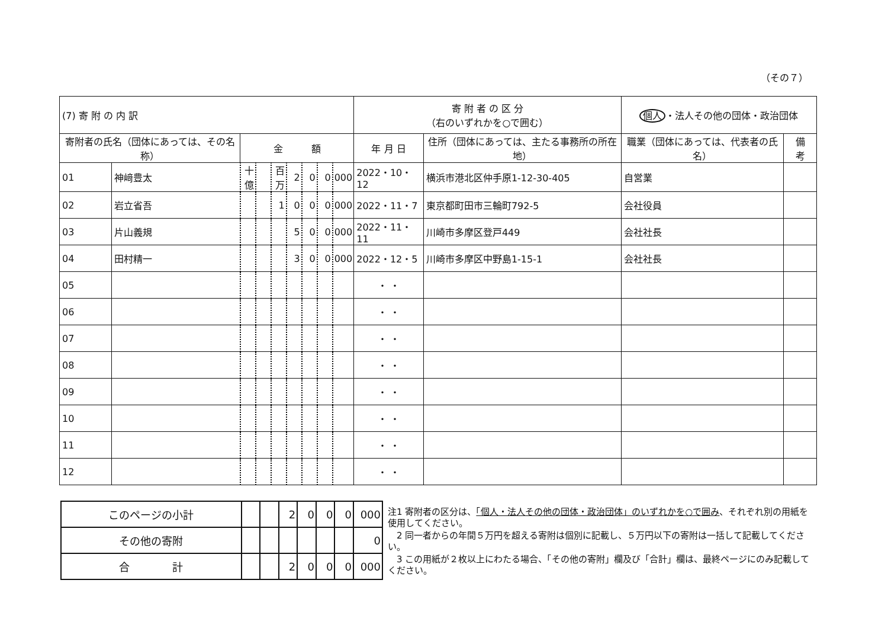（その７）
| (7) 寄 附 の 内 訳 | | | | | | | | | 寄 附 者 の 区 分 （右のいずれかを○で囲む） | | 個人 ・法人その他の団体・政治団体 | |
| 寄附者の氏名（団体にあっては、その名称） | | 金 額 | | | | | | | 年 月 日 | 住所（団体にあっては、主たる事務所の所在地） | 職業（団体にあっては、代表者の氏名） | 備 考 |
| 01 | 神﨑豊太 | 十億 | | 百万 | 2 | 0 | 0 | 000 | 2022・10・12 | 横浜市港北区仲手原1-12-30-405 | 自営業 | |
| 02 | 岩立省吾 | | | 1 | 0 | 0 | 0 | 000 | 2022・11・7 | 東京都町田市三輪町792-5 | 会社役員 | |
| 03 | 片山義規 | | | | 5 | 0 | 0 | 000 | 2022・11・11 | 川崎市多摩区登戸449 | 会社社長 | |
| 04 | 田村精一 | | | | 3 | 0 | 0 | 000 | 2022・12・5 | 川崎市多摩区中野島1-15-1 | 会社社長 | |
| 05 | | | | | | | | | ・ ・ | | | |
| 06 | | | | | | | | | ・ ・ | | | |
| 07 | | | | | | | | | ・ ・ | | | |
| 08 | | | | | | | | | ・ ・ | | | |
| 09 | | | | | | | | | ・ ・ | | | |
| 10 | | | | | | | | | ・ ・ | | | |
| 11 | | | | | | | | | ・ ・ | | | |
| 12 | | | | | | | | | ・ ・ | | | |
| このページの小計 | | | 2 | 0 | 0 | 0 | 000 |
| その他の寄附 | | | | | | | 0 |
| 合 計 | | | 2 | 0 | 0 | 0 | 000 |
注1 寄附者の区分は、「個人・法人その他の団体・政治団体」のいずれかを○で囲み、それぞれ別の用紙を使用してください。
　2 同一者からの年間５万円を超える寄附は個別に記載し、５万円以下の寄附は一括して記載してください。
　3 この用紙が２枚以上にわたる場合、「その他の寄附」欄及び「合計」欄は、最終ページにのみ記載してください。